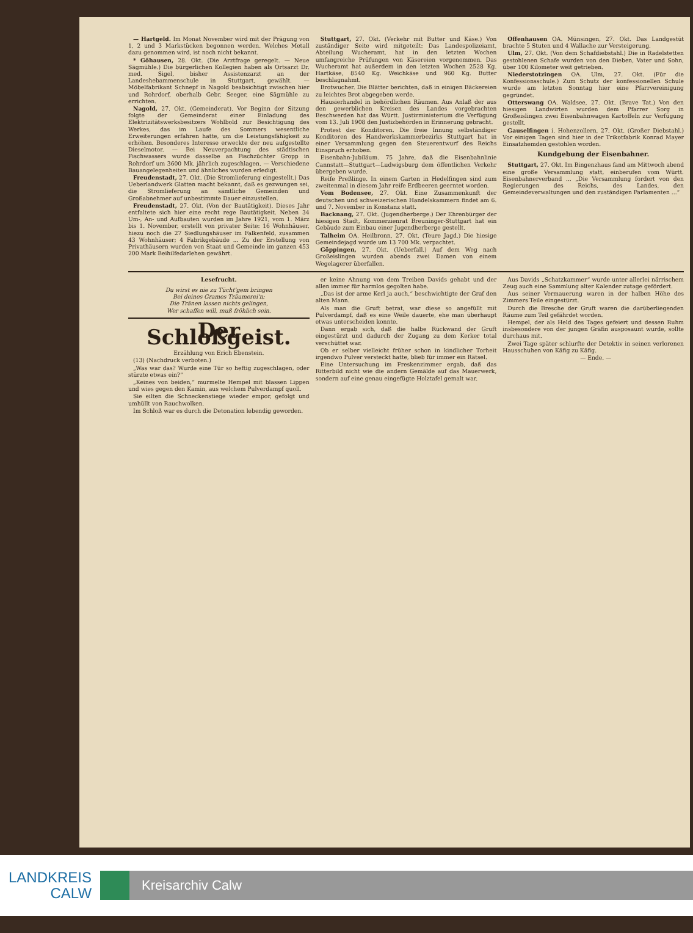— Hartgeld. Im Monat November wird mit der Prägung von 1, 2 und 3 Markstücken begonnen werden. Welches Metall dazu genommen wird, ist noch nicht bekannt.
* Göhausen, 28. Okt. (Die Arztfrage geregelt. — Neue Sägmühle.) Die bürgerlichen Kollegien haben als Ortsarzt Dr. med. Sigel, bisher Assistenzarzt an der Landeshebammenschule in Stuttgart, gewählt. — Möbelfabrikant Schnepf in Nagold beabsichtigt zwischen hier und Rohrdorf, oberhalb Gebr. Seeger, eine Sägmühle zu errichten.
Nagold, 27. Okt. (Gemeinderat). Vor Beginn der Sitzung folgte der Gemeinderat einer Einladung des Elektrizitätswerksbesitzers Wohlbold zur Besichtigung des Werkes, das im Laufe des Sommers wesentliche Erweiterungen erfahren hatte, um die Leistungsfähigkeit zu erhöhen. Besonderes Interesse erweckte der neu aufgestellte Dieselmotor. — Bei Neuverpachtung des städtischen Fischwassers wurde dasselbe an Fischzüchter Gropp in Rohrdorf um 3600 Mk. jährlich zugeschlagen. — Verschiedene Bauangelegenheiten und ähnliches wurden erledigt.
Freudenstadt, 27. Okt. (Die Stromlieferung eingestellt.) Das Ueberlandwerk Glatten macht bekannt, daß es gezwungen sei, die Stromlieferung an sämtliche Gemeinden und Großabnehmer auf unbestimmte Dauer einzustellen.
Freudenstadt, 27. Okt. (Von der Bautätigkeit). Dieses Jahr entfaltete sich hier eine recht rege Bautätigkeit. Neben 34 Um-, An- und Aufbauten wurden im Jahre 1921, vom 1. März bis 1. November, erstellt von privater Seite: 16 Wohnhäuser, hiezu noch die 27 Siedlungshäuser im Falkenfeld, zusammen 43 Wohnhäuser; 4 Fabrikgebäude ... Zu der Erstellung von Privathäusern wurden von Staat und Gemeinde im ganzen 453 200 Mark Beihilfedarlehen gewährt.
Stuttgart, 27. Okt. (Verkehr mit Butter und Käse.) Von zuständiger Seite wird mitgeteilt: Das Landespolizeiamt, Abteilung Wucheramt, hat in den letzten Wochen umfangreiche Prüfungen von Käsereien vorgenommen. Das Wucheramt hat außerdem in den letzten Wochen 2528 Kg. Hartkäse, 8540 Kg. Weichkäse und 960 Kg. Butter beschlagnahmt.
Brotwucher. Die Blätter berichten, daß in einigen Bäckereien zu leichtes Brot abgegeben werde.
Hausierhandel in behördlichen Räumen. Aus Anlaß der aus den gewerblichen Kreisen des Landes vorgebrachten Beschwerden hat das Württ. Justizministerium die Verfügung vom 13. Juli 1908 den Justizbehörden in Erinnerung gebracht.
Protest der Konditoren. Die freie Innung selbständiger Konditoren des Handwerkskammerbezirks Stuttgart hat in einer Versammlung gegen den Steuerentwurf des Reichs Einspruch erhoben.
Eisenbahn-Jubiläum. 75 Jahre, daß die Eisenbahnlinie Cannstatt—Stuttgart—Ludwigsburg dem öffentlichen Verkehr übergeben wurde.
Reife Preßlinge. In einem Garten in Hedelfingen sind zum zweitenmal in diesem Jahr reife Erdbeeren geerntet worden.
Vom Bodensee, 27. Okt. Eine Zusammenkunft der deutschen und schweizerischen Handelskammern findet am 6. und 7. November in Konstanz statt.
Backnang, 27. Okt. (Jugendherberge.) Der Ehrenbürger der hiesigen Stadt, Kommerzienrat Breuninger-Stuttgart hat ein Gebäude zum Einbau einer Jugendherberge gestellt.
Talheim OA. Heilbronn, 27. Okt. (Teure Jagd.) Die hiesige Gemeindejagd wurde um 13 700 Mk. verpachtet.
Göppingen, 27. Okt. (Ueberfall.) Auf dem Weg nach Großeislingen wurden abends zwei Damen von einem Wegelagerer überfallen.
Offenhausen OA. Münsingen, 27. Okt. Das Landgestüt brachte 5 Stuten und 4 Wallache zur Versteigerung.
Ulm, 27. Okt. (Von dem Schafdiebstahl.) Die in Radelstetten gestohlenen Schafe wurden von den Dieben, Vater und Sohn, über 100 Kilometer weit getrieben.
Niederstotzingen OA. Ulm, 27. Okt. (Für die Konfessionsschule.) Zum Schutz der konfessionellen Schule wurde am letzten Sonntag hier eine Pfarrvereinigung gegründet.
Otterswang OA. Waldsee, 27. Okt. (Brave Tat.) Von den hiesigen Landwirten wurden dem Pfarrer Sorg in Großeislingen zwei Eisenbahnwagen Kartoffeln zur Verfügung gestellt.
Gauselfingen i. Hohenzollern, 27. Okt. (Großer Diebstahl.) Vor einigen Tagen sind hier in der Trikotfabrik Konrad Mayer Einsatzhemden gestohlen worden.
Kundgebung der Eisenbahner.
Stuttgart, 27. Okt. Im Bingenzhaus fand am Mittwoch abend eine große Versammlung statt, einberufen vom Württ. Eisenbahnerverband ... „Die Versammlung fordert von den Regierungen des Reichs, des Landes, den Gemeindeverwaltungen und den zuständigen Parlamenten ...“
Lesefrucht.
Du wirst es nie zu Tücht'gem bringen
Bei deines Grames Träumerei'n;
Die Tränen lassen nichts gelingen,
Wer schaffen will, muß fröhlich sein.
Der Schloßgeist.
Erzählung von Erich Ebenstein.
(13) (Nachdruck verboten.)
„Was war das? Wurde eine Tür so heftig zugeschlagen, oder stürzte etwas ein?“
„Keines von beiden,“ murmelte Hempel mit blassen Lippen und wies gegen den Kamin, aus welchem Pulverdampf quoll.
Sie eilten die Schneckenstiege wieder empor, gefolgt und umhüllt von Rauchwolken.
Im Schloß war es durch die Detonation lebendig geworden.
er keine Ahnung von dem Treiben Davids gehabt und der allen immer für harmlos gegolten habe.
„Das ist der arme Kerl ja auch,“ beschwichtigte der Graf den alten Mann.
Als man die Gruft betrat, war diese so angefüllt mit Pulverdampf, daß es eine Weile dauerte, ehe man überhaupt etwas unterscheiden konnte.
Dann ergab sich, daß die halbe Rückwand der Gruft eingestürzt und dadurch der Zugang zu dem Kerker total verschüttet war.
Ob er selber vielleicht früher schon in kindlicher Torheit irgendwo Pulver versteckt hatte, blieb für immer ein Rätsel.
Eine Untersuchung im Freskenzimmer ergab, daß das Ritterbild nicht wie die andern Gemälde auf das Mauerwerk, sondern auf eine genau eingefügte Holztafel gemalt war.
Aus Davids „Schatzkammer“ wurde unter allerlei närrischem Zeug auch eine Sammlung alter Kalender zutage gefördert.
Aus seiner Vermauerung waren in der halben Höhe des Zimmers Teile eingestürzt.
Durch die Bresche der Gruft waren die darüberliegenden Räume zum Teil gefährdet worden.
Hempel, der als Held des Tages gefeiert und dessen Ruhm insbesondere von der jungen Gräfin ausposaunt wurde, sollte durchaus mit.
Zwei Tage später schlurfte der Detektiv in seinen verlorenen Hausschuhen von Käfig zu Käfig.
— Ende. —
LANDKREIS
CALW
Kreisarchiv Calw